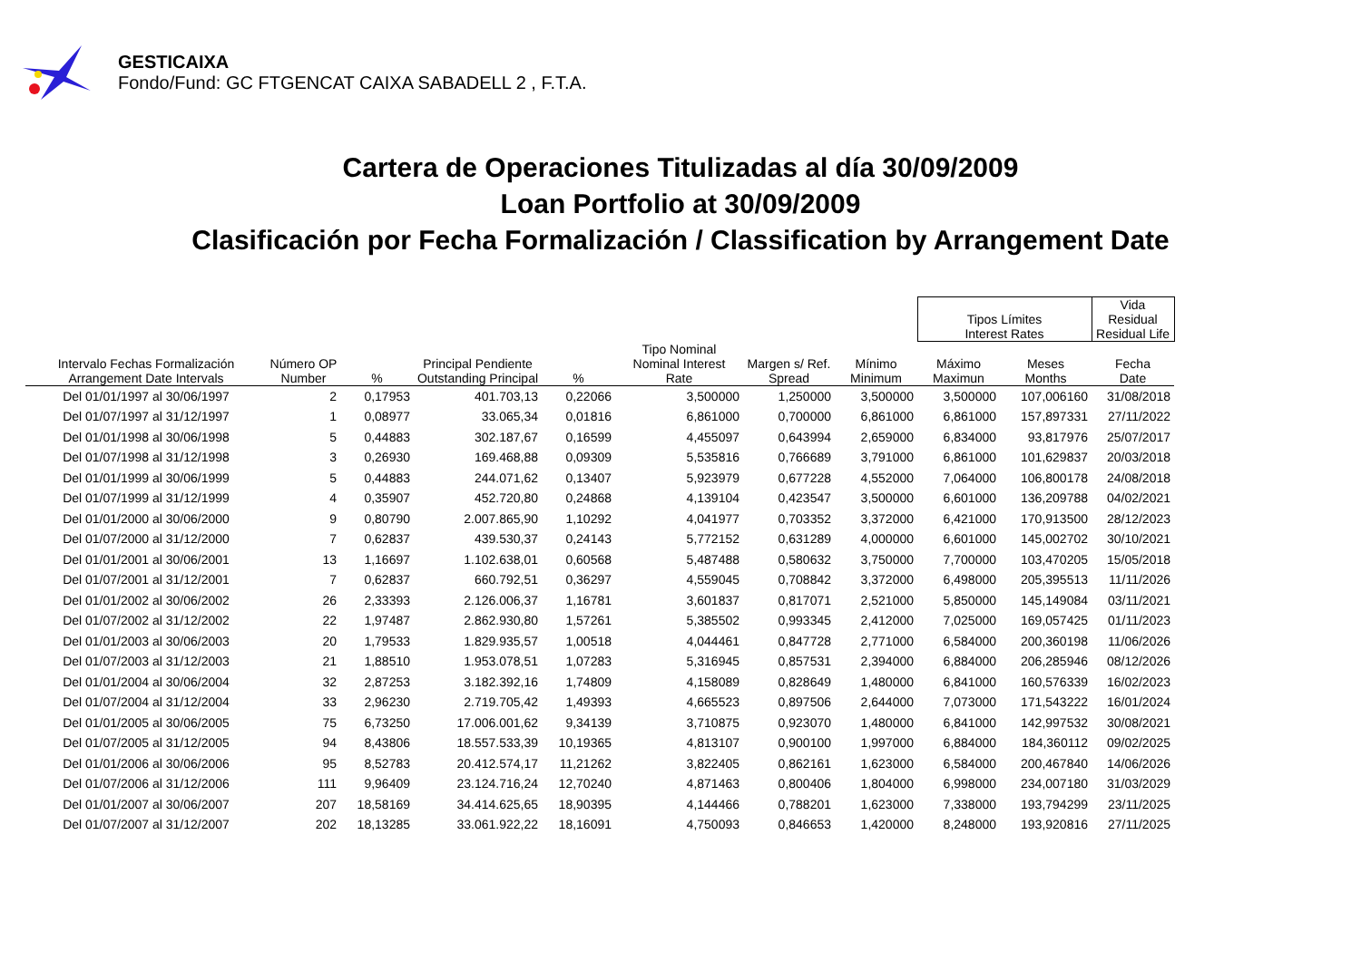GESTICAIXA
Fondo/Fund: GC FTGENCAT CAIXA SABADELL 2 , F.T.A.
Cartera de Operaciones Titulizadas al día 30/09/2009
Loan Portfolio at 30/09/2009
Clasificación por Fecha Formalización / Classification by Arrangement Date
| | | | | | | | | Tipos Límites Interest Rates | | Vida Residual Residual Life |
| --- | --- | --- | --- | --- | --- | --- | --- | --- | --- | --- |
| Intervalo Fechas Formalización Arrangement Date Intervals | Número OP Number | % | Principal Pendiente Outstanding Principal | % | Tipo Nominal Nominal Interest Rate | Margen s/ Ref. Spread | Mínimo Minimum | Máximo Maximun | Meses Months | Fecha Date |
| Del 01/01/1997 al 30/06/1997 | 2 | 0,17953 | 401.703,13 | 0,22066 | 3,500000 | 1,250000 | 3,500000 | 3,500000 | 107,006160 | 31/08/2018 |
| Del 01/07/1997 al 31/12/1997 | 1 | 0,08977 | 33.065,34 | 0,01816 | 6,861000 | 0,700000 | 6,861000 | 6,861000 | 157,897331 | 27/11/2022 |
| Del 01/01/1998 al 30/06/1998 | 5 | 0,44883 | 302.187,67 | 0,16599 | 4,455097 | 0,643994 | 2,659000 | 6,834000 | 93,817976 | 25/07/2017 |
| Del 01/07/1998 al 31/12/1998 | 3 | 0,26930 | 169.468,88 | 0,09309 | 5,535816 | 0,766689 | 3,791000 | 6,861000 | 101,629837 | 20/03/2018 |
| Del 01/01/1999 al 30/06/1999 | 5 | 0,44883 | 244.071,62 | 0,13407 | 5,923979 | 0,677228 | 4,552000 | 7,064000 | 106,800178 | 24/08/2018 |
| Del 01/07/1999 al 31/12/1999 | 4 | 0,35907 | 452.720,80 | 0,24868 | 4,139104 | 0,423547 | 3,500000 | 6,601000 | 136,209788 | 04/02/2021 |
| Del 01/01/2000 al 30/06/2000 | 9 | 0,80790 | 2.007.865,90 | 1,10292 | 4,041977 | 0,703352 | 3,372000 | 6,421000 | 170,913500 | 28/12/2023 |
| Del 01/07/2000 al 31/12/2000 | 7 | 0,62837 | 439.530,37 | 0,24143 | 5,772152 | 0,631289 | 4,000000 | 6,601000 | 145,002702 | 30/10/2021 |
| Del 01/01/2001 al 30/06/2001 | 13 | 1,16697 | 1.102.638,01 | 0,60568 | 5,487488 | 0,580632 | 3,750000 | 7,700000 | 103,470205 | 15/05/2018 |
| Del 01/07/2001 al 31/12/2001 | 7 | 0,62837 | 660.792,51 | 0,36297 | 4,559045 | 0,708842 | 3,372000 | 6,498000 | 205,395513 | 11/11/2026 |
| Del 01/01/2002 al 30/06/2002 | 26 | 2,33393 | 2.126.006,37 | 1,16781 | 3,601837 | 0,817071 | 2,521000 | 5,850000 | 145,149084 | 03/11/2021 |
| Del 01/07/2002 al 31/12/2002 | 22 | 1,97487 | 2.862.930,80 | 1,57261 | 5,385502 | 0,993345 | 2,412000 | 7,025000 | 169,057425 | 01/11/2023 |
| Del 01/01/2003 al 30/06/2003 | 20 | 1,79533 | 1.829.935,57 | 1,00518 | 4,044461 | 0,847728 | 2,771000 | 6,584000 | 200,360198 | 11/06/2026 |
| Del 01/07/2003 al 31/12/2003 | 21 | 1,88510 | 1.953.078,51 | 1,07283 | 5,316945 | 0,857531 | 2,394000 | 6,884000 | 206,285946 | 08/12/2026 |
| Del 01/01/2004 al 30/06/2004 | 32 | 2,87253 | 3.182.392,16 | 1,74809 | 4,158089 | 0,828649 | 1,480000 | 6,841000 | 160,576339 | 16/02/2023 |
| Del 01/07/2004 al 31/12/2004 | 33 | 2,96230 | 2.719.705,42 | 1,49393 | 4,665523 | 0,897506 | 2,644000 | 7,073000 | 171,543222 | 16/01/2024 |
| Del 01/01/2005 al 30/06/2005 | 75 | 6,73250 | 17.006.001,62 | 9,34139 | 3,710875 | 0,923070 | 1,480000 | 6,841000 | 142,997532 | 30/08/2021 |
| Del 01/07/2005 al 31/12/2005 | 94 | 8,43806 | 18.557.533,39 | 10,19365 | 4,813107 | 0,900100 | 1,997000 | 6,884000 | 184,360112 | 09/02/2025 |
| Del 01/01/2006 al 30/06/2006 | 95 | 8,52783 | 20.412.574,17 | 11,21262 | 3,822405 | 0,862161 | 1,623000 | 6,584000 | 200,467840 | 14/06/2026 |
| Del 01/07/2006 al 31/12/2006 | 111 | 9,96409 | 23.124.716,24 | 12,70240 | 4,871463 | 0,800406 | 1,804000 | 6,998000 | 234,007180 | 31/03/2029 |
| Del 01/01/2007 al 30/06/2007 | 207 | 18,58169 | 34.414.625,65 | 18,90395 | 4,144466 | 0,788201 | 1,623000 | 7,338000 | 193,794299 | 23/11/2025 |
| Del 01/07/2007 al 31/12/2007 | 202 | 18,13285 | 33.061.922,22 | 18,16091 | 4,750093 | 0,846653 | 1,420000 | 8,248000 | 193,920816 | 27/11/2025 |